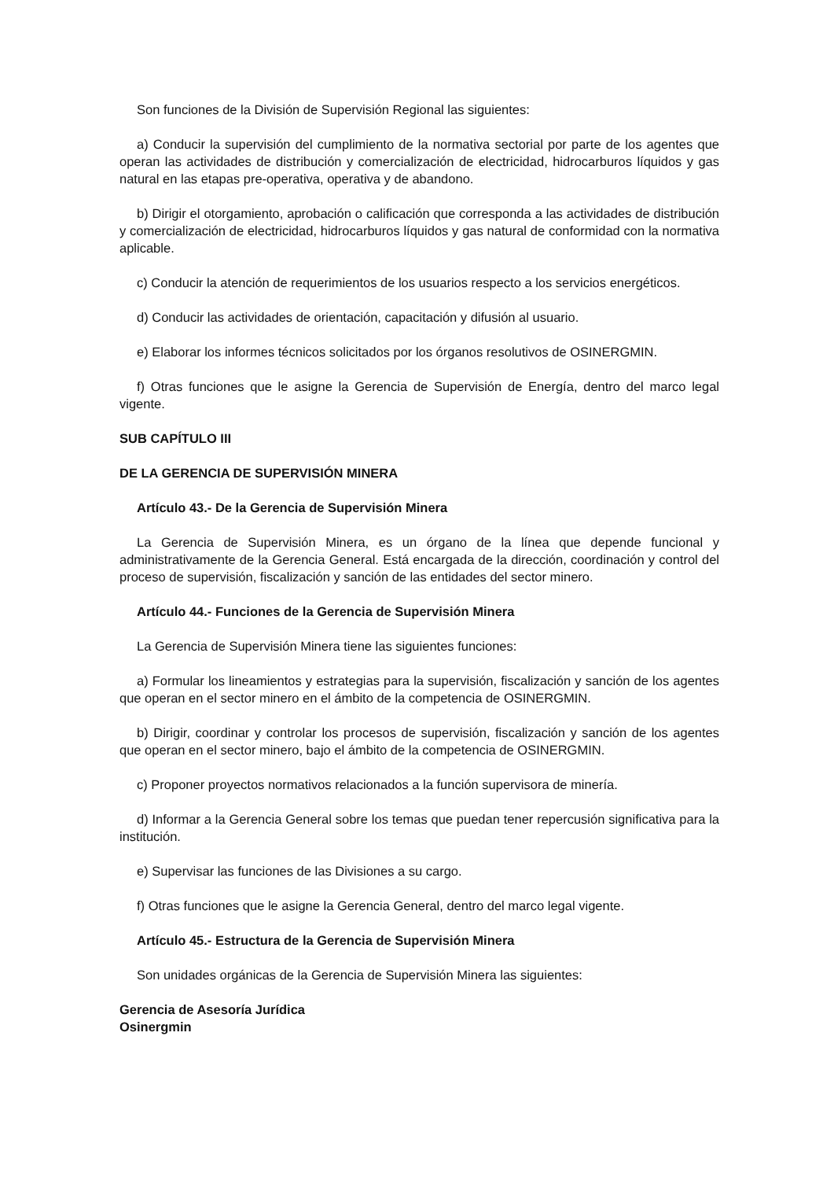Son funciones de la División de Supervisión Regional las siguientes:
a) Conducir la supervisión del cumplimiento de la normativa sectorial por parte de los agentes que operan las actividades de distribución y comercialización de electricidad, hidrocarburos líquidos y gas natural en las etapas pre-operativa, operativa y de abandono.
b) Dirigir el otorgamiento, aprobación o calificación que corresponda a las actividades de distribución y comercialización de electricidad, hidrocarburos líquidos y gas natural de conformidad con la normativa aplicable.
c) Conducir la atención de requerimientos de los usuarios respecto a los servicios energéticos.
d) Conducir las actividades de orientación, capacitación y difusión al usuario.
e) Elaborar los informes técnicos solicitados por los órganos resolutivos de OSINERGMIN.
f) Otras funciones que le asigne la Gerencia de Supervisión de Energía, dentro del marco legal vigente.
SUB CAPÍTULO III
DE LA GERENCIA DE SUPERVISIÓN MINERA
Artículo 43.- De la Gerencia de Supervisión Minera
La Gerencia de Supervisión Minera, es un órgano de la línea que depende funcional y administrativamente de la Gerencia General. Está encargada de la dirección, coordinación y control del proceso de supervisión, fiscalización y sanción de las entidades del sector minero.
Artículo 44.- Funciones de la Gerencia de Supervisión Minera
La Gerencia de Supervisión Minera tiene las siguientes funciones:
a) Formular los lineamientos y estrategias para la supervisión, fiscalización y sanción de los agentes que operan en el sector minero en el ámbito de la competencia de OSINERGMIN.
b) Dirigir, coordinar y controlar los procesos de supervisión, fiscalización y sanción de los agentes que operan en el sector minero, bajo el ámbito de la competencia de OSINERGMIN.
c) Proponer proyectos normativos relacionados a la función supervisora de minería.
d) Informar a la Gerencia General sobre los temas que puedan tener repercusión significativa para la institución.
e) Supervisar las funciones de las Divisiones a su cargo.
f) Otras funciones que le asigne la Gerencia General, dentro del marco legal vigente.
Artículo 45.- Estructura de la Gerencia de Supervisión Minera
Son unidades orgánicas de la Gerencia de Supervisión Minera las siguientes:
Gerencia de Asesoría Jurídica
Osinergmin